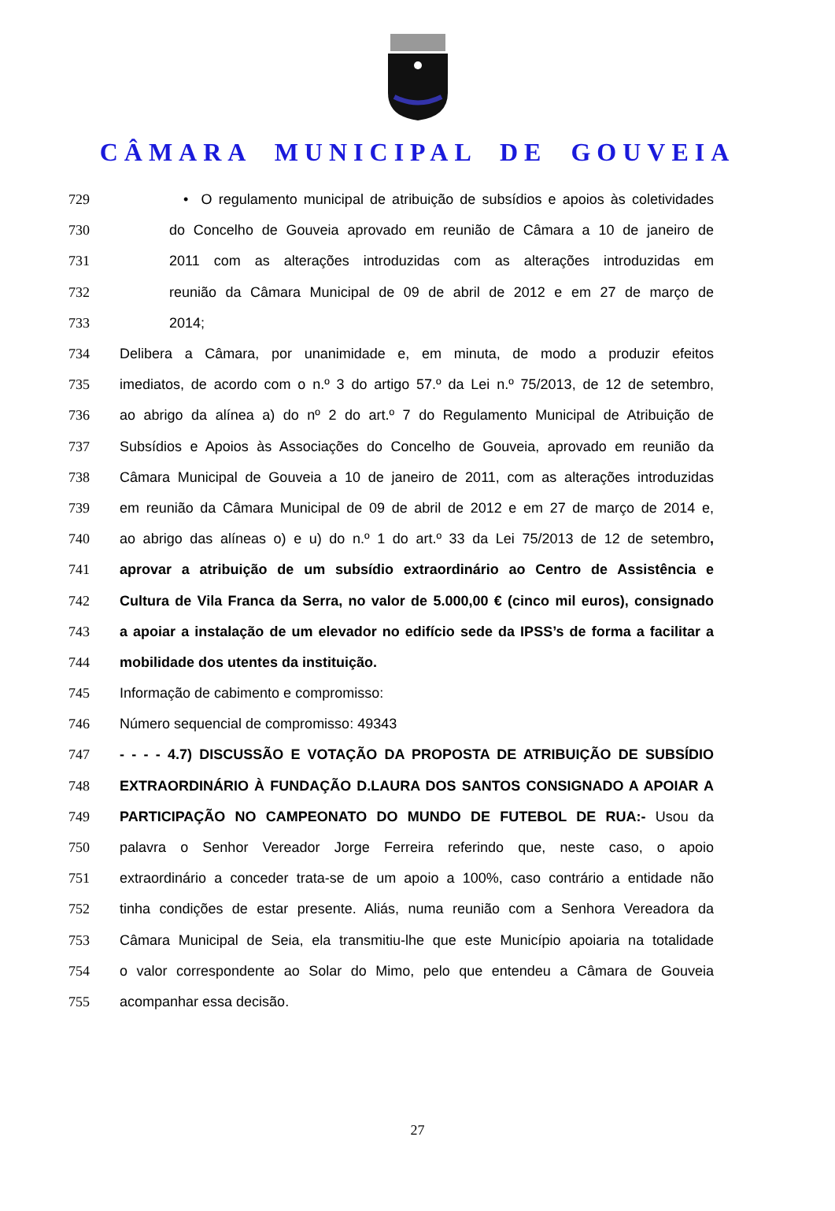CÂMARA MUNICIPAL DE GOUVEIA
729 • O regulamento municipal de atribuição de subsídios e apoios às coletividades
730 do Concelho de Gouveia aprovado em reunião de Câmara a 10 de janeiro de
731 2011 com as alterações introduzidas com as alterações introduzidas em
732 reunião da Câmara Municipal de 09 de abril de 2012 e em 27 de março de
733 2014;
734 Delibera a Câmara, por unanimidade e, em minuta, de modo a produzir efeitos
735 imediatos, de acordo com o n.º 3 do artigo 57.º da Lei n.º 75/2013, de 12 de setembro,
736 ao abrigo da alínea a) do nº 2 do art.º 7 do Regulamento Municipal de Atribuição de
737 Subsídios e Apoios às Associações do Concelho de Gouveia, aprovado em reunião da
738 Câmara Municipal de Gouveia a 10 de janeiro de 2011, com as alterações introduzidas
739 em reunião da Câmara Municipal de 09 de abril de 2012 e em 27 de março de 2014 e,
740 ao abrigo das alíneas o) e u) do n.º 1 do art.º 33 da Lei 75/2013 de 12 de setembro,
741 aprovar a atribuição de um subsídio extraordinário ao Centro de Assistência e
742 Cultura de Vila Franca da Serra, no valor de 5.000,00 € (cinco mil euros), consignado
743 a apoiar a instalação de um elevador no edifício sede da IPSS’s de forma a facilitar a
744 mobilidade dos utentes da instituição.
745 Informação de cabimento e compromisso:
746 Número sequencial de compromisso: 49343
747 - - - - 4.7) DISCUSSÃO E VOTAÇÃO DA PROPOSTA DE ATRIBUIÇÃO DE SUBSÍDIO
748 EXTRAORDINÁRIO À FUNDAÇÃO D.LAURA DOS SANTOS CONSIGNADO A APOIAR A
749 PARTICIPAÇÃO NO CAMPEONATO DO MUNDO DE FUTEBOL DE RUA:- Usou da
750 palavra o Senhor Vereador Jorge Ferreira referindo que, neste caso, o apoio
751 extraordinário a conceder trata-se de um apoio a 100%, caso contrário a entidade não
752 tinha condições de estar presente. Aliás, numa reunião com a Senhora Vereadora da
753 Câmara Municipal de Seia, ela transmitiu-lhe que este Município apoiaria na totalidade
754 o valor correspondente ao Solar do Mimo, pelo que entendeu a Câmara de Gouveia
755 acompanhar essa decisão.
27